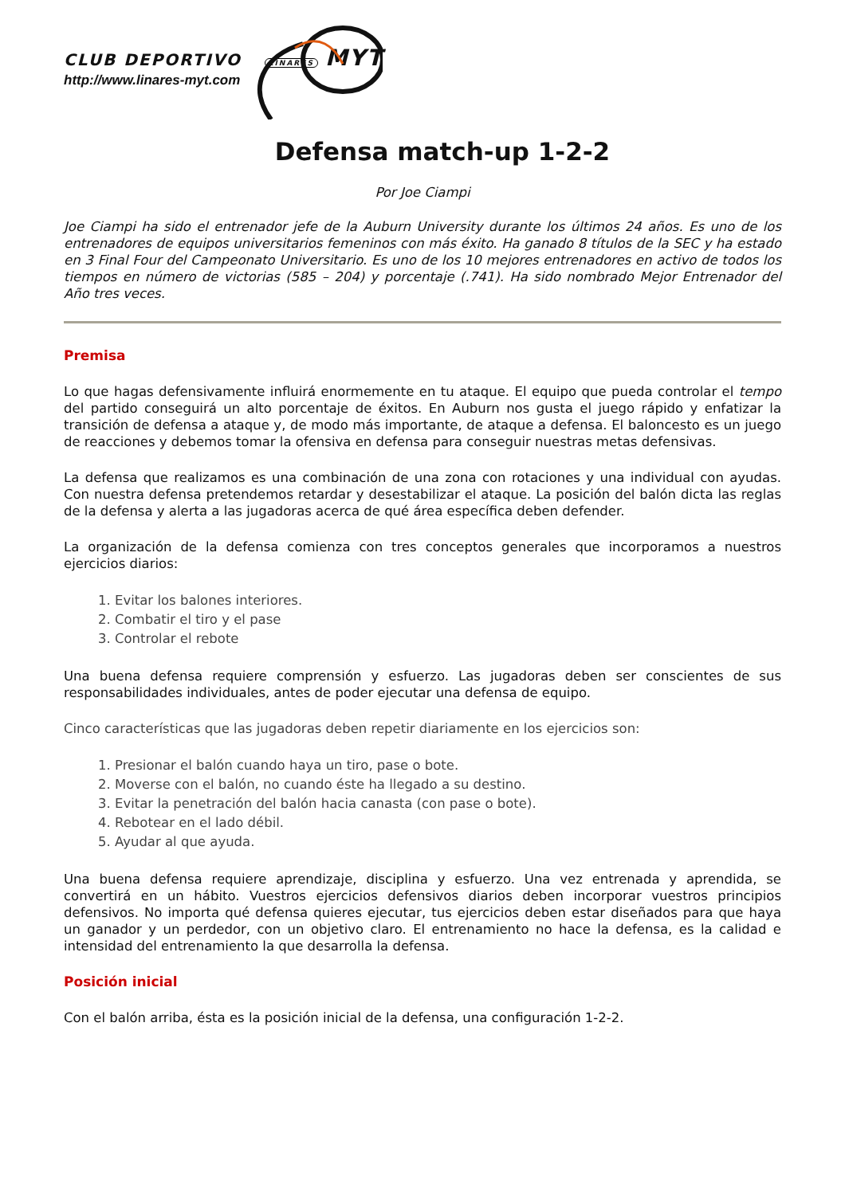CLUB DEPORTIVO LINARES MYT
http://www.linares-myt.com
Defensa match-up 1-2-2
Por Joe Ciampi
Joe Ciampi ha sido el entrenador jefe de la Auburn University durante los últimos 24 años. Es uno de los entrenadores de equipos universitarios femeninos con más éxito. Ha ganado 8 títulos de la SEC y ha estado en 3 Final Four del Campeonato Universitario. Es uno de los 10 mejores entrenadores en activo de todos los tiempos en número de victorias (585 – 204) y porcentaje (.741). Ha sido nombrado Mejor Entrenador del Año tres veces.
Premisa
Lo que hagas defensivamente influirá enormemente en tu ataque. El equipo que pueda controlar el tempo del partido conseguirá un alto porcentaje de éxitos. En Auburn nos gusta el juego rápido y enfatizar la transición de defensa a ataque y, de modo más importante, de ataque a defensa. El baloncesto es un juego de reacciones y debemos tomar la ofensiva en defensa para conseguir nuestras metas defensivas.
La defensa que realizamos es una combinación de una zona con rotaciones y una individual con ayudas. Con nuestra defensa pretendemos retardar y desestabilizar el ataque. La posición del balón dicta las reglas de la defensa y alerta a las jugadoras acerca de qué área específica deben defender.
La organización de la defensa comienza con tres conceptos generales que incorporamos a nuestros ejercicios diarios:
1. Evitar los balones interiores.
2. Combatir el tiro y el pase
3. Controlar el rebote
Una buena defensa requiere comprensión y esfuerzo. Las jugadoras deben ser conscientes de sus responsabilidades individuales, antes de poder ejecutar una defensa de equipo.
Cinco características que las jugadoras deben repetir diariamente en los ejercicios son:
1. Presionar el balón cuando haya un tiro, pase o bote.
2. Moverse con el balón, no cuando éste ha llegado a su destino.
3. Evitar la penetración del balón hacia canasta (con pase o bote).
4. Rebotear en el lado débil.
5. Ayudar al que ayuda.
Una buena defensa requiere aprendizaje, disciplina y esfuerzo. Una vez entrenada y aprendida, se convertirá en un hábito. Vuestros ejercicios defensivos diarios deben incorporar vuestros principios defensivos. No importa qué defensa quieres ejecutar, tus ejercicios deben estar diseñados para que haya un ganador y un perdedor, con un objetivo claro. El entrenamiento no hace la defensa, es la calidad e intensidad del entrenamiento la que desarrolla la defensa.
Posición inicial
Con el balón arriba, ésta es la posición inicial de la defensa, una configuración 1-2-2.